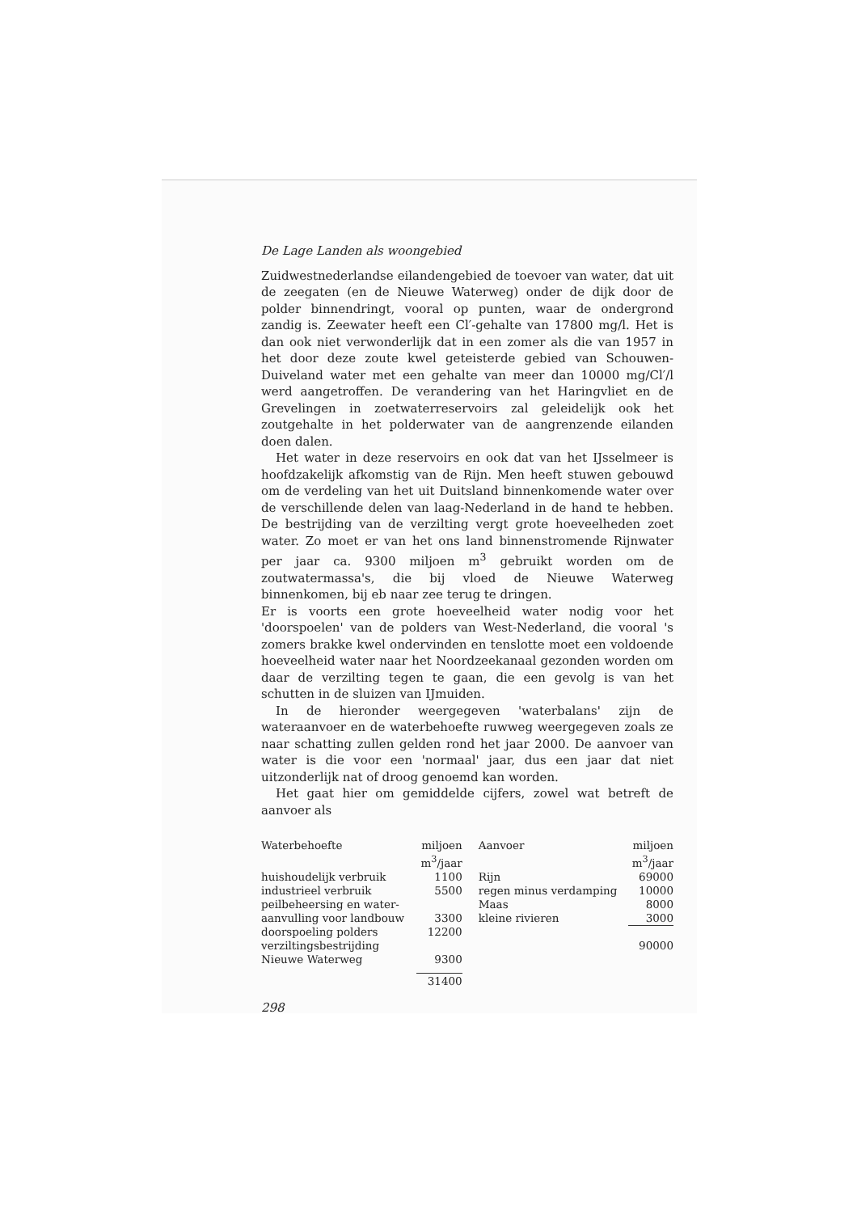De Lage Landen als woongebied
Zuidwestnederlandse eilandengebied de toevoer van water, dat uit de zeegaten (en de Nieuwe Waterweg) onder de dijk door de polder binnendringt, vooral op punten, waar de ondergrond zandig is. Zeewater heeft een Cl′-gehalte van 17800 mg/l. Het is dan ook niet verwonderlijk dat in een zomer als die van 1957 in het door deze zoute kwel geteisterde gebied van Schouwen-Duiveland water met een gehalte van meer dan 10000 mg/Cl′/l werd aangetroffen. De verandering van het Haringvliet en de Grevelingen in zoetwaterreservoirs zal geleidelijk ook het zoutgehalte in het polderwater van de aangrenzende eilanden doen dalen.
Het water in deze reservoirs en ook dat van het IJsselmeer is hoofdzakelijk afkomstig van de Rijn. Men heeft stuwen gebouwd om de verdeling van het uit Duitsland binnenkomende water over de verschillende delen van laag-Nederland in de hand te hebben. De bestrijding van de verzilting vergt grote hoeveelheden zoet water. Zo moet er van het ons land binnenstromende Rijnwater per jaar ca. 9300 miljoen m<sup>3</sup> gebruikt worden om de zoutwatermassa's, die bij vloed de Nieuwe Waterweg binnenkomen, bij eb naar zee terug te dringen.
Er is voorts een grote hoeveelheid water nodig voor het 'doorspoelen' van de polders van West-Nederland, die vooral 's zomers brakke kwel ondervinden en tenslotte moet een voldoende hoeveelheid water naar het Noordzeekanaal gezonden worden om daar de verzilting tegen te gaan, die een gevolg is van het schutten in de sluizen van IJmuiden.
In de hieronder weergegeven 'waterbalans' zijn de wateraanvoer en de waterbehoefte ruwweg weergegeven zoals ze naar schatting zullen gelden rond het jaar 2000. De aanvoer van water is die voor een 'normaal' jaar, dus een jaar dat niet uitzonderlijk nat of droog genoemd kan worden.
Het gaat hier om gemiddelde cijfers, zowel wat betreft de aanvoer als
| Waterbehoefte | miljoen m<sup>3</sup>/jaar | Aanvoer | miljoen m<sup>3</sup>/jaar |
| huishoudelijk verbruik | 1100 | Rijn | 69000 |
| industrieel verbruik | 5500 | regen minus verdamping | 10000 |
| peilbeheersing en water- | | Maas | 8000 |
| aanvulling voor landbouw | 3300 | kleine rivieren | 3000 |
| doorspoeling polders | 12200 | | |
| verziltingsbestrijding | | | 90000 |
| Nieuwe Waterweg | 9300 | | |
| | 31400 | | |
298